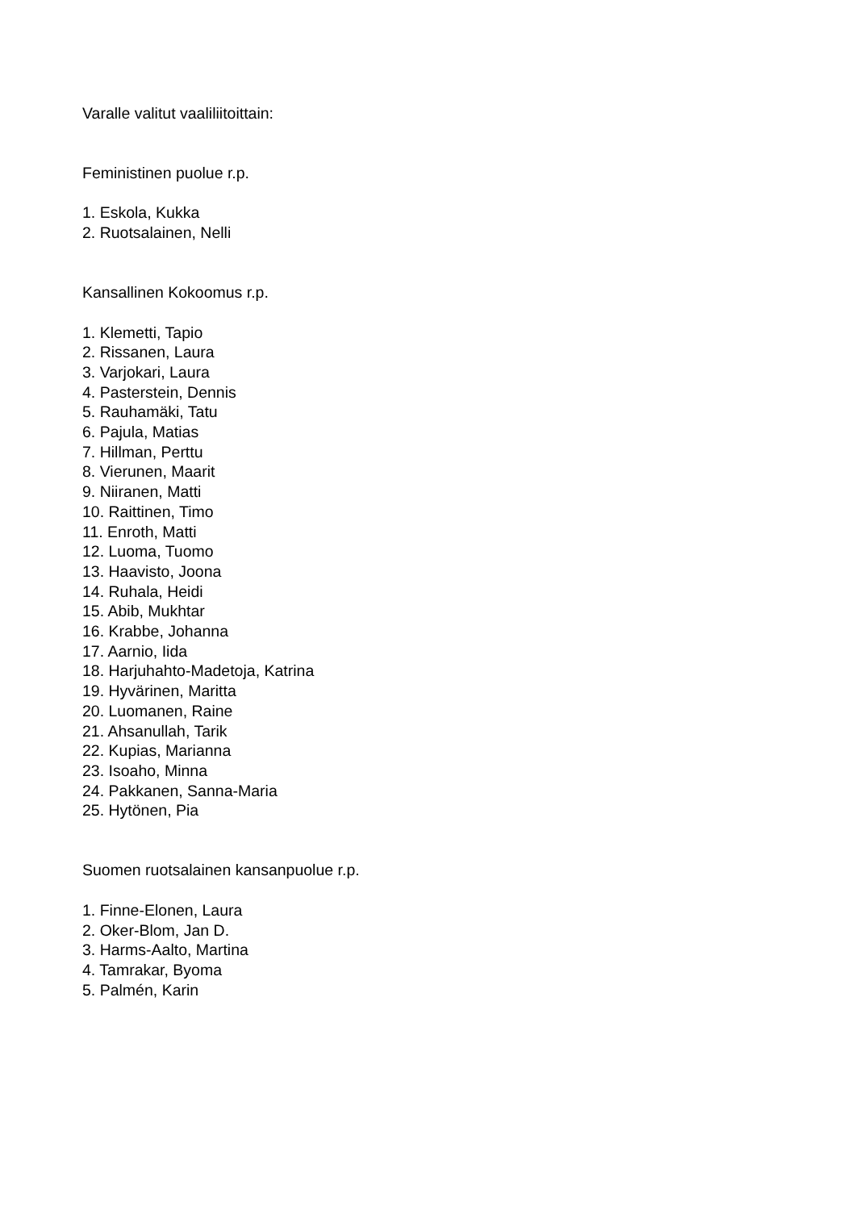Varalle valitut vaaliliitoittain:
Feministinen puolue r.p.
1. Eskola, Kukka
2. Ruotsalainen, Nelli
Kansallinen Kokoomus r.p.
1. Klemetti, Tapio
2. Rissanen, Laura
3. Varjokari, Laura
4. Pasterstein, Dennis
5. Rauhamäki, Tatu
6. Pajula, Matias
7. Hillman, Perttu
8. Vierunen, Maarit
9. Niiranen, Matti
10. Raittinen, Timo
11. Enroth, Matti
12. Luoma, Tuomo
13. Haavisto, Joona
14. Ruhala, Heidi
15. Abib, Mukhtar
16. Krabbe, Johanna
17. Aarnio, Iida
18. Harjuhahto-Madetoja, Katrina
19. Hyvärinen, Maritta
20. Luomanen, Raine
21. Ahsanullah, Tarik
22. Kupias, Marianna
23. Isoaho, Minna
24. Pakkanen, Sanna-Maria
25. Hytönen, Pia
Suomen ruotsalainen kansanpuolue r.p.
1. Finne-Elonen, Laura
2. Oker-Blom, Jan D.
3. Harms-Aalto, Martina
4. Tamrakar, Byoma
5. Palmén, Karin